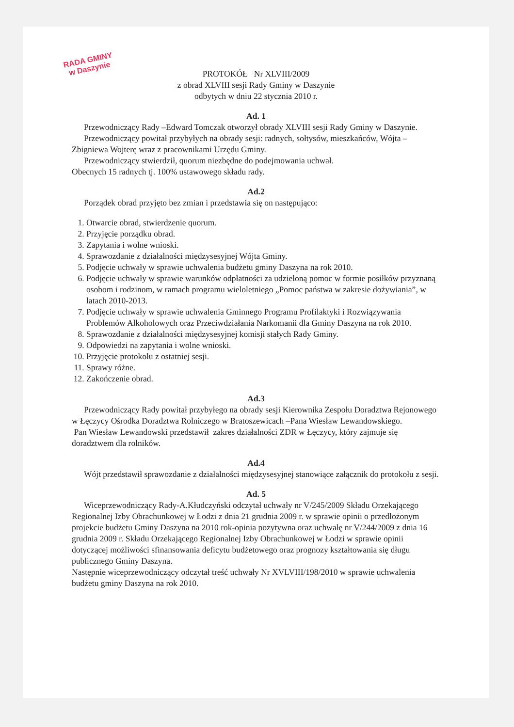RADA GMINY
w Daszynie
PROTOKÓŁ Nr XLVIII/2009
z obrad XLVIII sesji Rady Gminy w Daszynie
odbytych w dniu 22 stycznia 2010 r.
Ad. 1
Przewodniczący Rady –Edward Tomczak otworzył obrady XLVIII sesji Rady Gminy w Daszynie.
Przewodniczący powitał przybyłych na obrady sesji: radnych, sołtysów, mieszkańców, Wójta –Zbigniewa Wojterę wraz z pracownikami Urzędu Gminy.
Przewodniczący stwierdził, quorum niezbędne do podejmowania uchwał.
Obecnych 15 radnych tj. 100% ustawowego składu rady.
Ad.2
Porządek obrad przyjęto bez zmian i przedstawia się on następująco:
1. Otwarcie obrad, stwierdzenie quorum.
2. Przyjęcie porządku obrad.
3. Zapytania i wolne wnioski.
4. Sprawozdanie z działalności międzysesyjnej Wójta Gminy.
5. Podjęcie uchwały w sprawie uchwalenia budżetu gminy Daszyna na rok 2010.
6. Podjęcie uchwały w sprawie warunków odpłatności za udzieloną pomoc w formie posiłków przyznaną osobom i rodzinom, w ramach programu wieloletniego „Pomoc państwa w zakresie dożywiania”, w latach 2010-2013.
7. Podjęcie uchwały w sprawie uchwalenia Gminnego Programu Profilaktyki i Rozwiązywania Problemów Alkoholowych oraz Przeciwdziałania Narkomanii dla Gminy Daszyna na rok 2010.
8. Sprawozdanie z działalności międzysesyjnej komisji stałych Rady Gminy.
9. Odpowiedzi na zapytania i wolne wnioski.
10. Przyjęcie protokołu z ostatniej sesji.
11. Sprawy różne.
12. Zakończenie obrad.
Ad.3
Przewodniczący Rady powitał przybyłego na obrady sesji Kierownika Zespołu Doradztwa Rejonowego w Łęczycy Ośrodka Doradztwa Rolniczego w Bratoszewicach –Pana Wiesław Lewandowskiego.
Pan Wiesław Lewandowski przedstawił zakres działalności ZDR w Łęczycy, który zajmuje się doradztwem dla rolników.
Ad.4
Wójt przedstawił sprawozdanie z działalności międzysesyjnej stanowiące załącznik do protokołu z sesji.
Ad. 5
Wiceprzewodniczący Rady-A.Kłudczyński odczytał uchwały nr V/245/2009 Składu Orzekającego Regionalnej Izby Obrachunkowej w Łodzi z dnia 21 grudnia 2009 r. w sprawie opinii o przedłożonym projekcie budżetu Gminy Daszyna na 2010 rok-opinia pozytywna oraz uchwałę nr V/244/2009 z dnia 16 grudnia 2009 r. Składu Orzekającego Regionalnej Izby Obrachunkowej w Łodzi w sprawie opinii dotyczącej możliwości sfinansowania deficytu budżetowego oraz prognozy kształtowania się długu publicznego Gminy Daszyna.
Następnie wiceprzewodniczący odczytał treść uchwały Nr XVLVIII/198/2010 w sprawie uchwalenia budżetu gminy Daszyna na rok 2010.